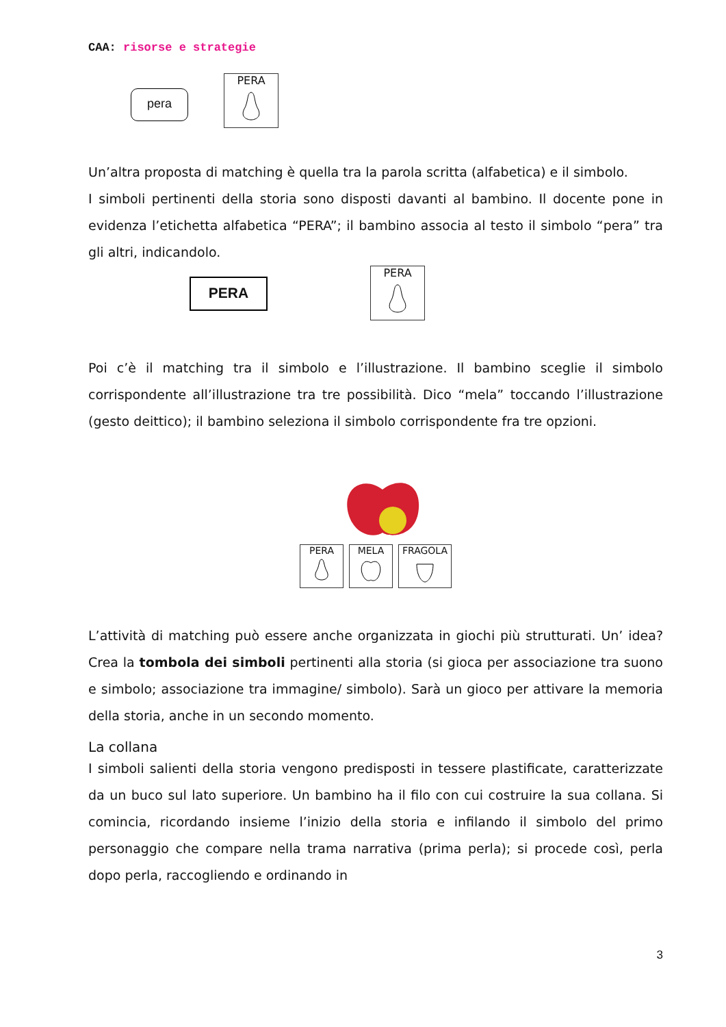CAA: risorse e strategie
pera
PERA
Un’altra proposta di matching è quella tra la parola scritta (alfabetica) e il simbolo.
I simboli pertinenti della storia sono disposti davanti al bambino. Il docente pone in evidenza l’etichetta alfabetica “PERA”; il bambino associa al testo il simbolo “pera” tra gli altri, indicandolo.
PERA
PERA
Poi c’è il matching tra il simbolo e l’illustrazione. Il bambino sceglie il simbolo corrispondente all’illustrazione tra tre possibilità. Dico “mela” toccando l’illustrazione (gesto deittico); il bambino seleziona il simbolo corrispondente fra tre opzioni.
PERA
MELA
FRAGOLA
L’attività di matching può essere anche organizzata in giochi più strutturati. Un’ idea? Crea la tombola dei simboli pertinenti alla storia (si gioca per associazione tra suono e simbolo; associazione tra immagine/ simbolo). Sarà un gioco per attivare la memoria della storia, anche in un secondo momento.
La collana
I simboli salienti della storia vengono predisposti in tessere plastificate, caratterizzate da un buco sul lato superiore. Un bambino ha il filo con cui costruire la sua collana. Si comincia, ricordando insieme l’inizio della storia e infilando il simbolo del primo personaggio che compare nella trama narrativa (prima perla); si procede così, perla dopo perla, raccogliendo e ordinando in
3